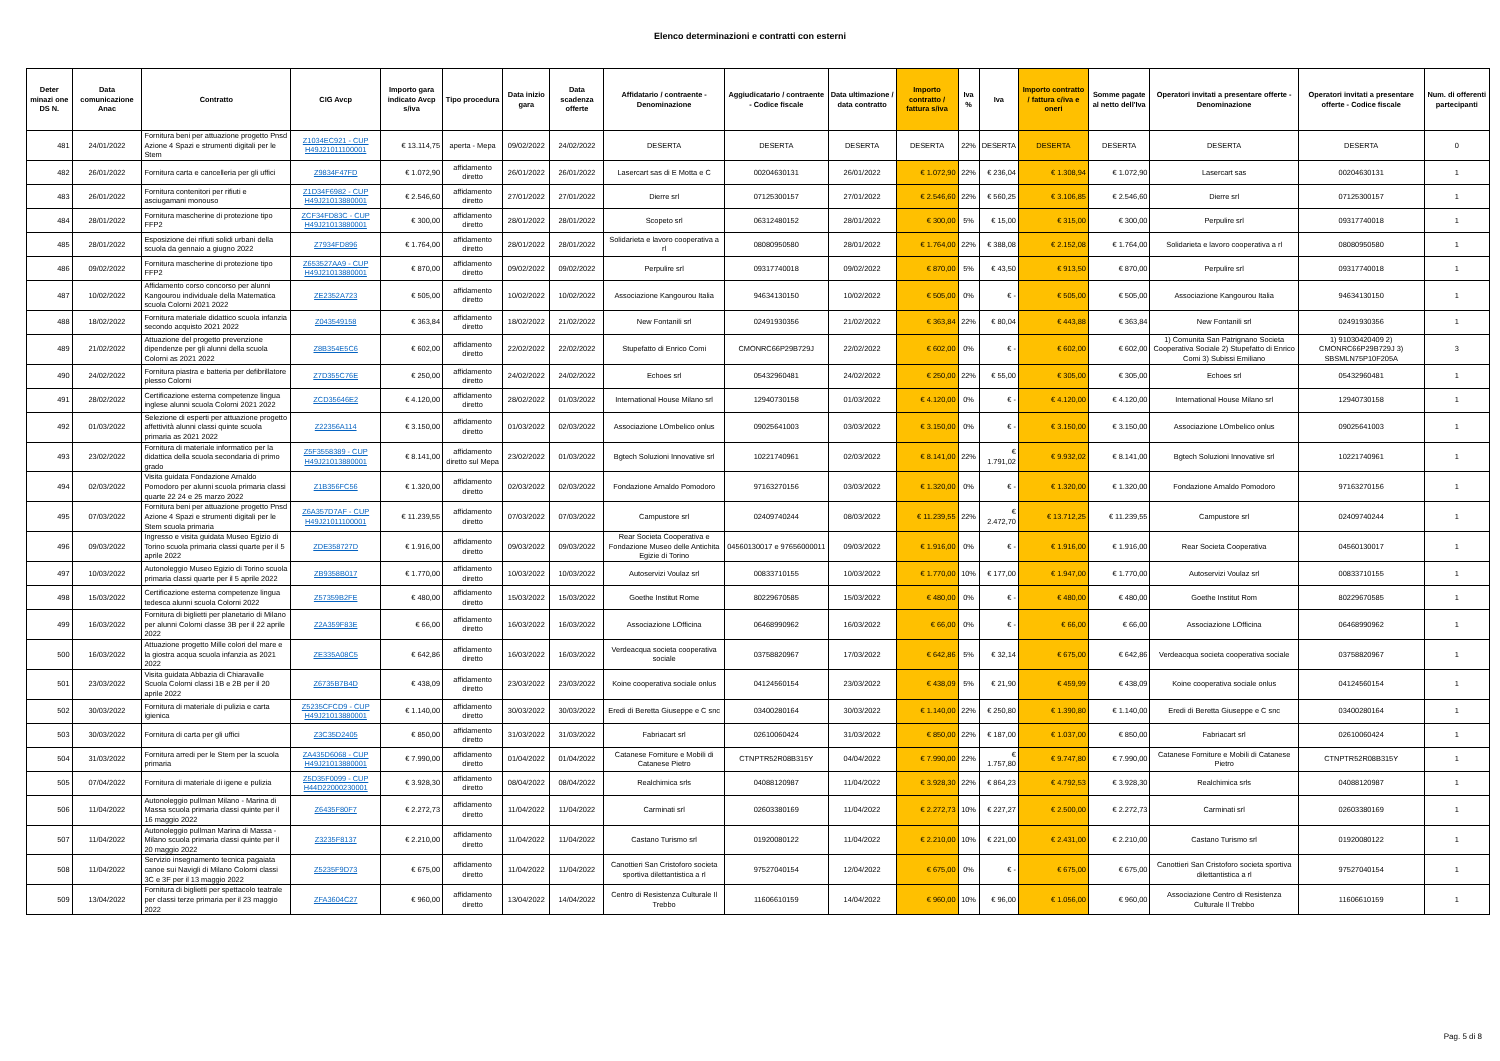Elenco determinazioni e contratti con esterni
| Deter minazi one DS N. | Data comunicazione Anac | Contratto | CIG Avcp | Importo gara indicato Avcp s/iva | Tipo procedura | Data inizio gara | Data scadenza offerte | Affidatario / contraente - Denominazione | Aggiudicatario / contraente - Codice fiscale | Data ultimazione / data contratto | Importo contratto / fattura s/iva | Iva % | Iva | Importo contratto / fattura c/iva e oneri | Somme pagate al netto dell'Iva | Operatori invitati a presentare offerte - Denominazione | Operatori invitati a presentare offerte - Codice fiscale | Num. di offerenti partecipanti |
| --- | --- | --- | --- | --- | --- | --- | --- | --- | --- | --- | --- | --- | --- | --- | --- | --- | --- | --- |
| 481 | 24/01/2022 | Fornitura beni per attuazione progetto Pnsd Azione 4 Spazi e strumenti digitali per le Stem | Z1034EC921 - CUP H49J21011100001 | € 13.114,75 | aperta - Mepa | 09/02/2022 | 24/02/2022 | DESERTA | DESERTA | DESERTA | DESERTA | 22% | DESERTA | DESERTA | DESERTA | DESERTA | DESERTA | 0 |
| 482 | 26/01/2022 | Fornitura carta e cancelleria per gli uffici | Z9834F47FD | € 1.072,90 | affidamento diretto | 26/01/2022 | 26/01/2022 | Lasercart sas di E Motta e C | 00204630131 | 26/01/2022 | € 1.072,90 | 22% | € 236,04 | € 1.308,94 | € 1.072,90 | Lasercart sas | 00204630131 | 1 |
| 483 | 26/01/2022 | Fornitura contenitori per rifiuti e asciugamani monouso | Z1D34F6982 - CUP H49J21013880001 | € 2.546,60 | affidamento diretto | 27/01/2022 | 27/01/2022 | Dierre srl | 07125300157 | 27/01/2022 | € 2.546,60 | 22% | € 560,25 | € 3.106,85 | € 2.546,60 | Dierre srl | 07125300157 | 1 |
| 484 | 28/01/2022 | Fornitura mascherine di protezione tipo FFP2 | ZCF34FD83C - CUP H49J21013880001 | € 300,00 | affidamento diretto | 28/01/2022 | 28/01/2022 | Scopeto srl | 06312480152 | 28/01/2022 | € 300,00 | 5% | € 15,00 | € 315,00 | € 300,00 | Perpulire srl | 09317740018 | 1 |
| 485 | 28/01/2022 | Esposizione dei rifiuti solidi urbani della scuola da gennaio a giugno 2022 | Z7934FD896 | € 1.764,00 | affidamento diretto | 28/01/2022 | 28/01/2022 | Solidarieta e lavoro cooperativa a rl | 08080950580 | 28/01/2022 | € 1.764,00 | 22% | € 388,08 | € 2.152,08 | € 1.764,00 | Solidarieta e lavoro cooperativa a rl | 08080950580 | 1 |
| 486 | 09/02/2022 | Fornitura mascherine di protezione tipo FFP2 | Z653527AA9 - CUP H49J21013880001 | € 870,00 | affidamento diretto | 09/02/2022 | 09/02/2022 | Perpulire srl | 09317740018 | 09/02/2022 | € 870,00 | 5% | € 43,50 | € 913,50 | € 870,00 | Perpulire srl | 09317740018 | 1 |
| 487 | 10/02/2022 | Affidamento corso concorso per alunni Kangourou individuale della Matematica scuola Colorni 2021 2022 | ZE2352A723 | € 505,00 | affidamento diretto | 10/02/2022 | 10/02/2022 | Associazione Kangourou Italia | 94634130150 | 10/02/2022 | € 505,00 | 0% | € - | € 505,00 | € 505,00 | Associazione Kangourou Italia | 94634130150 | 1 |
| 488 | 18/02/2022 | Fornitura materiale didattico scuola infanzia secondo acquisto 2021 2022 | Z043549158 | € 363,84 | affidamento diretto | 18/02/2022 | 21/02/2022 | New Fontanili srl | 02491930356 | 21/02/2022 | € 363,84 | 22% | € 80,04 | € 443,88 | € 363,84 | New Fontanili srl | 02491930356 | 1 |
| 489 | 21/02/2022 | Attuazione del progetto prevenzione dipendenze per gli alunni della scuola Colorni as 2021 2022 | Z8B354E5C6 | € 602,00 | affidamento diretto | 22/02/2022 | 22/02/2022 | Stupefatto di Enrico Comi | CMONRC66P29B729J | 22/02/2022 | € 602,00 | 0% | € - | € 602,00 | € 602,00 | 1) Comunita San Patrignano Societa Cooperativa Sociale 2) Stupefatto di Enrico Comi 3) Subissi Emiliano | 1) 91030420409 2) CMONRC66P29B729J 3) SBSMLN75P10F205A | 3 |
| 490 | 24/02/2022 | Fornitura piastra e batteria per defibrillatore plesso Colorni | Z7D355C76E | € 250,00 | affidamento diretto | 24/02/2022 | 24/02/2022 | Echoes srl | 05432960481 | 24/02/2022 | € 250,00 | 22% | € 55,00 | € 305,00 | € 305,00 | Echoes srl | 05432960481 | 1 |
| 491 | 28/02/2022 | Certificazione esterna competenze lingua inglese alunni scuola Colorni 2021 2022 | ZCD35646E2 | € 4.120,00 | affidamento diretto | 28/02/2022 | 01/03/2022 | International House Milano srl | 12940730158 | 01/03/2022 | € 4.120,00 | 0% | € - | € 4.120,00 | € 4.120,00 | International House Milano srl | 12940730158 | 1 |
| 492 | 01/03/2022 | Selezione di esperti per attuazione progetto affettività alunni classi quinte scuola primaria as 2021 2022 | Z22356A114 | € 3.150,00 | affidamento diretto | 01/03/2022 | 02/03/2022 | Associazione LOmbelico onlus | 09025641003 | 03/03/2022 | € 3.150,00 | 0% | € - | € 3.150,00 | € 3.150,00 | Associazione LOmbelico onlus | 09025641003 | 1 |
| 493 | 23/02/2022 | Fornitura di materiale informatico per la didattica della scuola secondaria di primo grado | Z5F3558389 - CUP H49J21013880001 | € 8.141,00 | affidamento diretto sul Mepa | 23/02/2022 | 01/03/2022 | Bgtech Soluzioni Innovative srl | 10221740961 | 02/03/2022 | € 8.141,00 | 22% | € 1.791,02 | € 9.932,02 | € 8.141,00 | Bgtech Soluzioni Innovative srl | 10221740961 | 1 |
| 494 | 02/03/2022 | Visita guidata Fondazione Arnaldo Pomodoro per alunni scuola primaria classi quarte 22 24 e 25 marzo 2022 | Z1B356FC56 | € 1.320,00 | affidamento diretto | 02/03/2022 | 02/03/2022 | Fondazione Arnaldo Pomodoro | 97163270156 | 03/03/2022 | € 1.320,00 | 0% | € - | € 1.320,00 | € 1.320,00 | Fondazione Arnaldo Pomodoro | 97163270156 | 1 |
| 495 | 07/03/2022 | Fornitura beni per attuazione progetto Pnsd Azione 4 Spazi e strumenti digitali per le Stem scuola primaria | Z6A357D7AF - CUP H49J21011100001 | € 11.239,55 | affidamento diretto | 07/03/2022 | 07/03/2022 | Campustore srl | 02409740244 | 08/03/2022 | € 11.239,55 | 22% | € 2.472,70 | € 13.712,25 | € 11.239,55 | Campustore srl | 02409740244 | 1 |
| 496 | 09/03/2022 | Ingresso e visita guidata Museo Egizio di Torino scuola primaria classi quarte per il 5 aprile 2022 | ZDE358727D | € 1.916,00 | affidamento diretto | 09/03/2022 | 09/03/2022 | Rear Societa Cooperativa e Fondazione Museo delle Antichita Egizie di Torino | 04560130017 e 97656000011 | 09/03/2022 | € 1.916,00 | 0% | € - | € 1.916,00 | € 1.916,00 | Rear Societa Cooperativa | 04560130017 | 1 |
| 497 | 10/03/2022 | Autonoleggio Museo Egizio di Torino scuola primaria classi quarte per il 5 aprile 2022 | ZB9358B017 | € 1.770,00 | affidamento diretto | 10/03/2022 | 10/03/2022 | Autoservizi Voulaz srl | 00833710155 | 10/03/2022 | € 1.770,00 | 10% | € 177,00 | € 1.947,00 | € 1.770,00 | Autoservizi Voulaz srl | 00833710155 | 1 |
| 498 | 15/03/2022 | Certificazione esterna competenze lingua tedesca alunni scuola Colorni 2022 | Z57359B2FE | € 480,00 | affidamento diretto | 15/03/2022 | 15/03/2022 | Goethe Institut Rome | 80229670585 | 15/03/2022 | € 480,00 | 0% | € - | € 480,00 | € 480,00 | Goethe Institut Rom | 80229670585 | 1 |
| 499 | 16/03/2022 | Fornitura di biglietti per planetario di Milano per alunni Colorni classe 3B per il 22 aprile 2022 | Z2A359F83E | € 66,00 | affidamento diretto | 16/03/2022 | 16/03/2022 | Associazione LOfficina | 06468990962 | 16/03/2022 | € 66,00 | 0% | € - | € 66,00 | € 66,00 | Associazione LOfficina | 06468990962 | 1 |
| 500 | 16/03/2022 | Attuazione progetto Mille colori del mare e la giostra acqua scuola infanzia as 2021 2022 | ZE335A08C5 | € 642,86 | affidamento diretto | 16/03/2022 | 16/03/2022 | Verdeacqua societa cooperativa sociale | 03758820967 | 17/03/2022 | € 642,86 | 5% | € 32,14 | € 675,00 | € 642,86 | Verdeacqua societa cooperativa sociale | 03758820967 | 1 |
| 501 | 23/03/2022 | Visita guidata Abbazia di Chiaravalle Scuola Colorni classi 1B e 2B per il 20 aprile 2022 | Z6735B7B4D | € 438,09 | affidamento diretto | 23/03/2022 | 23/03/2022 | Koine cooperativa sociale onlus | 04124560154 | 23/03/2022 | € 438,09 | 5% | € 21,90 | € 459,99 | € 438,09 | Koine cooperativa sociale onlus | 04124560154 | 1 |
| 502 | 30/03/2022 | Fornitura di materiale di pulizia e carta igienica | Z5235CFCD9 - CUP H49J21013880001 | € 1.140,00 | affidamento diretto | 30/03/2022 | 30/03/2022 | Eredi di Beretta Giuseppe e C snc | 03400280164 | 30/03/2022 | € 1.140,00 | 22% | € 250,80 | € 1.390,80 | € 1.140,00 | Eredi di Beretta Giuseppe e C snc | 03400280164 | 1 |
| 503 | 30/03/2022 | Fornitura di carta per gli uffici | Z3C35D2405 | € 850,00 | affidamento diretto | 31/03/2022 | 31/03/2022 | Fabriacart srl | 02610060424 | 31/03/2022 | € 850,00 | 22% | € 187,00 | € 1.037,00 | € 850,00 | Fabriacart srl | 02610060424 | 1 |
| 504 | 31/03/2022 | Fornitura arredi per le Stem per la scuola primaria | ZA435D6068 - CUP H49J21013880001 | € 7.990,00 | affidamento diretto | 01/04/2022 | 01/04/2022 | Catanese Forniture e Mobili di Catanese Pietro | CTNPTR52R08B315Y | 04/04/2022 | € 7.990,00 | 22% | € 1.757,80 | € 9.747,80 | € 7.990,00 | Catanese Forniture e Mobili di Catanese Pietro | CTNPTR52R08B315Y | 1 |
| 505 | 07/04/2022 | Fornitura di materiale di igene e pulizia | Z5D35F0099 - CUP H44D22000230001 | € 3.928,30 | affidamento diretto | 08/04/2022 | 08/04/2022 | Realchimica srls | 04088120987 | 11/04/2022 | € 3.928,30 | 22% | € 864,23 | € 4.792,53 | € 3.928,30 | Realchimica srls | 04088120987 | 1 |
| 506 | 11/04/2022 | Autonoleggio pullman Milano - Marina di Massa scuola primaria classi quinte per il 16 maggio 2022 | Z6435F80F7 | € 2.272,73 | affidamento diretto | 11/04/2022 | 11/04/2022 | Carminati srl | 02603380169 | 11/04/2022 | € 2.272,73 | 10% | € 227,27 | € 2.500,00 | € 2.272,73 | Carminati srl | 02603380169 | 1 |
| 507 | 11/04/2022 | Autonoleggio pullman Marina di Massa - Milano scuola primaria classi quinte per il 20 maggio 2022 | Z3235F8137 | € 2.210,00 | affidamento diretto | 11/04/2022 | 11/04/2022 | Castano Turismo srl | 01920080122 | 11/04/2022 | € 2.210,00 | 10% | € 221,00 | € 2.431,00 | € 2.210,00 | Castano Turismo srl | 01920080122 | 1 |
| 508 | 11/04/2022 | Servizio insegnamento tecnica pagaiata canoe sui Navigli di Milano Colorni classi 3C e 3F per il 13 maggio 2022 | Z5235F9D73 | € 675,00 | affidamento diretto | 11/04/2022 | 11/04/2022 | Canottieri San Cristoforo societa sportiva dilettantistica a rl | 97527040154 | 12/04/2022 | € 675,00 | 0% | € - | € 675,00 | € 675,00 | Canottieri San Cristoforo societa sportiva dilettantistica a rl | 97527040154 | 1 |
| 509 | 13/04/2022 | Fornitura di biglietti per spettacolo teatrale per classi terze primaria per il 23 maggio 2022 | ZFA3604C27 | € 960,00 | affidamento diretto | 13/04/2022 | 14/04/2022 | Centro di Resistenza Culturale Il Trebbo | 11606610159 | 14/04/2022 | € 960,00 | 10% | € 96,00 | € 1.056,00 | € 960,00 | Associazione Centro di Resistenza Culturale Il Trebbo | 11606610159 | 1 |
Pag. 5 di 8